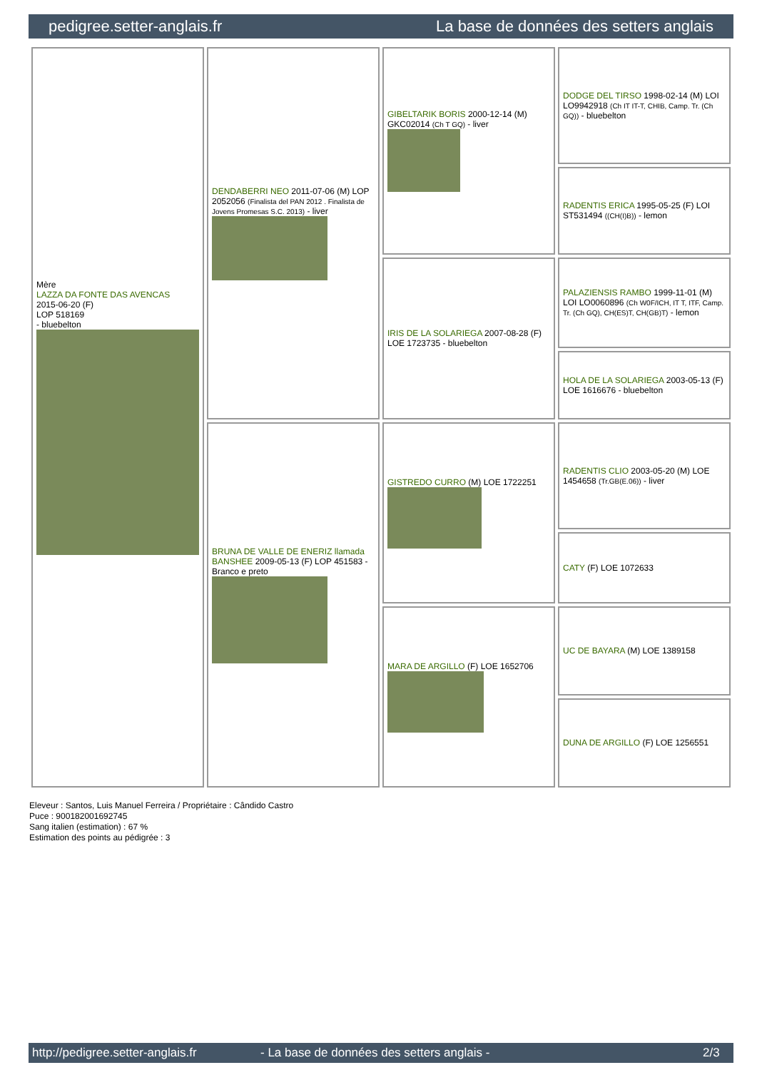pedigree.setter-anglais.fr La base de données des setters anglais
| Mère LAZZA DA FONTE DAS AVENCAS 2015-06-20 (F) LOP 518169 - bluebelton | DENDABERRI NEO 2011-07-06 (M) LOP 2052056 (Finalista del PAN 2012 . Finalista de Jovens Promesas S.C. 2013) - liver | GIBELTARIK BORIS 2000-12-14 (M) GKC02014 (Ch T GQ) - liver | DODGE DEL TIRSO 1998-02-14 (M) LOI LO9942918 (Ch IT IT-T, CHIB, Camp. Tr. (Ch GQ)) - bluebelton |
| | | | RADENTIS ERICA 1995-05-25 (F) LOI ST531494 ((CH(I)B)) - lemon |
| | | IRIS DE LA SOLARIEGA 2007-08-28 (F) LOE 1723735 - bluebelton | PALAZIENSIS RAMBO 1999-11-01 (M) LOI LO0060896 (Ch W0F/ICH, IT T, ITF, Camp. Tr. (Ch GQ), CH(ES)T, CH(GB)T) - lemon |
| | | | HOLA DE LA SOLARIEGA 2003-05-13 (F) LOE 1616676 - bluebelton |
| | BRUNA DE VALLE DE ENERIZ llamada BANSHEE 2009-05-13 (F) LOP 451583 - Branco e preto | GISTREDO CURRO (M) LOE 1722251 | RADENTIS CLIO 2003-05-20 (M) LOE 1454658 (Tr.GB(E.06)) - liver |
| | | | CATY (F) LOE 1072633 |
| | | MARA DE ARGILLO (F) LOE 1652706 | UC DE BAYARA (M) LOE 1389158 |
| | | | DUNA DE ARGILLO (F) LOE 1256551 |
Eleveur : Santos, Luis Manuel Ferreira / Propriétaire : Cândido Castro
Puce : 900182001692745
Sang italien (estimation) : 67 %
Estimation des points au pédigrée : 3
http://pedigree.setter-anglais.fr - La base de données des setters anglais - 2/3